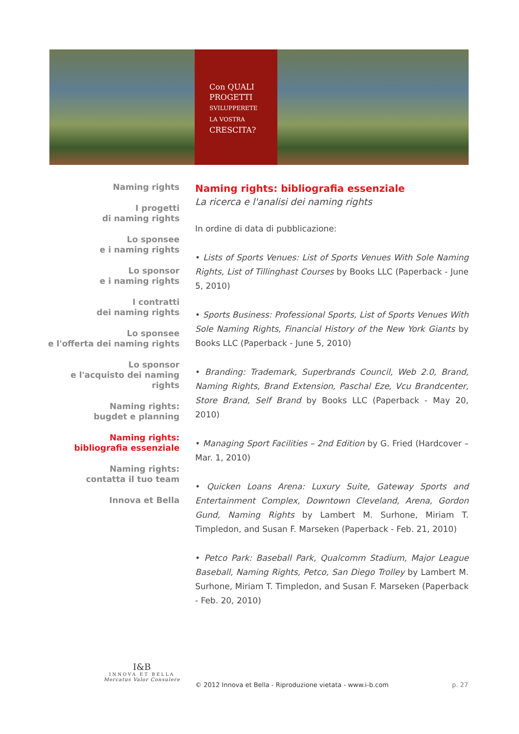Con QUALI
PROGETTI
SVILUPPERETE
LA VOSTRA
CRESCITA?
Naming rights
I progetti
di naming rights
Lo sponsee
e i naming rights
Lo sponsor
e i naming rights
I contratti
dei naming rights
Lo sponsee
e l'offerta dei naming rights
Lo sponsor
e l'acquisto dei naming rights
Naming rights:
bugdet e planning
Naming rights:
bibliografia essenziale
Naming rights:
contatta il tuo team
Innova et Bella
Naming rights: bibliografia essenziale
La ricerca e l'analisi dei naming rights
In ordine di data di pubblicazione:
• Lists of Sports Venues: List of Sports Venues With Sole Naming Rights, List of Tillinghast Courses by Books LLC (Paperback - June 5, 2010)
• Sports Business: Professional Sports, List of Sports Venues With Sole Naming Rights, Financial History of the New York Giants by Books LLC (Paperback - June 5, 2010)
• Branding: Trademark, Superbrands Council, Web 2.0, Brand, Naming Rights, Brand Extension, Paschal Eze, Vcu Brandcenter, Store Brand, Self Brand by Books LLC (Paperback - May 20, 2010)
• Managing Sport Facilities – 2nd Edition by G. Fried (Hardcover – Mar. 1, 2010)
• Quicken Loans Arena: Luxury Suite, Gateway Sports and Entertainment Complex, Downtown Cleveland, Arena, Gordon Gund, Naming Rights by Lambert M. Surhone, Miriam T. Timpledon, and Susan F. Marseken (Paperback - Feb. 21, 2010)
• Petco Park: Baseball Park, Qualcomm Stadium, Major League Baseball, Naming Rights, Petco, San Diego Trolley by Lambert M. Surhone, Miriam T. Timpledon, and Susan F. Marseken (Paperback - Feb. 20, 2010)
I&B
INNOVA ET BELLA
Mercatus Valor Consulere
© 2012 Innova et Bella - Riproduzione vietata - www.i-b.com
p. 27